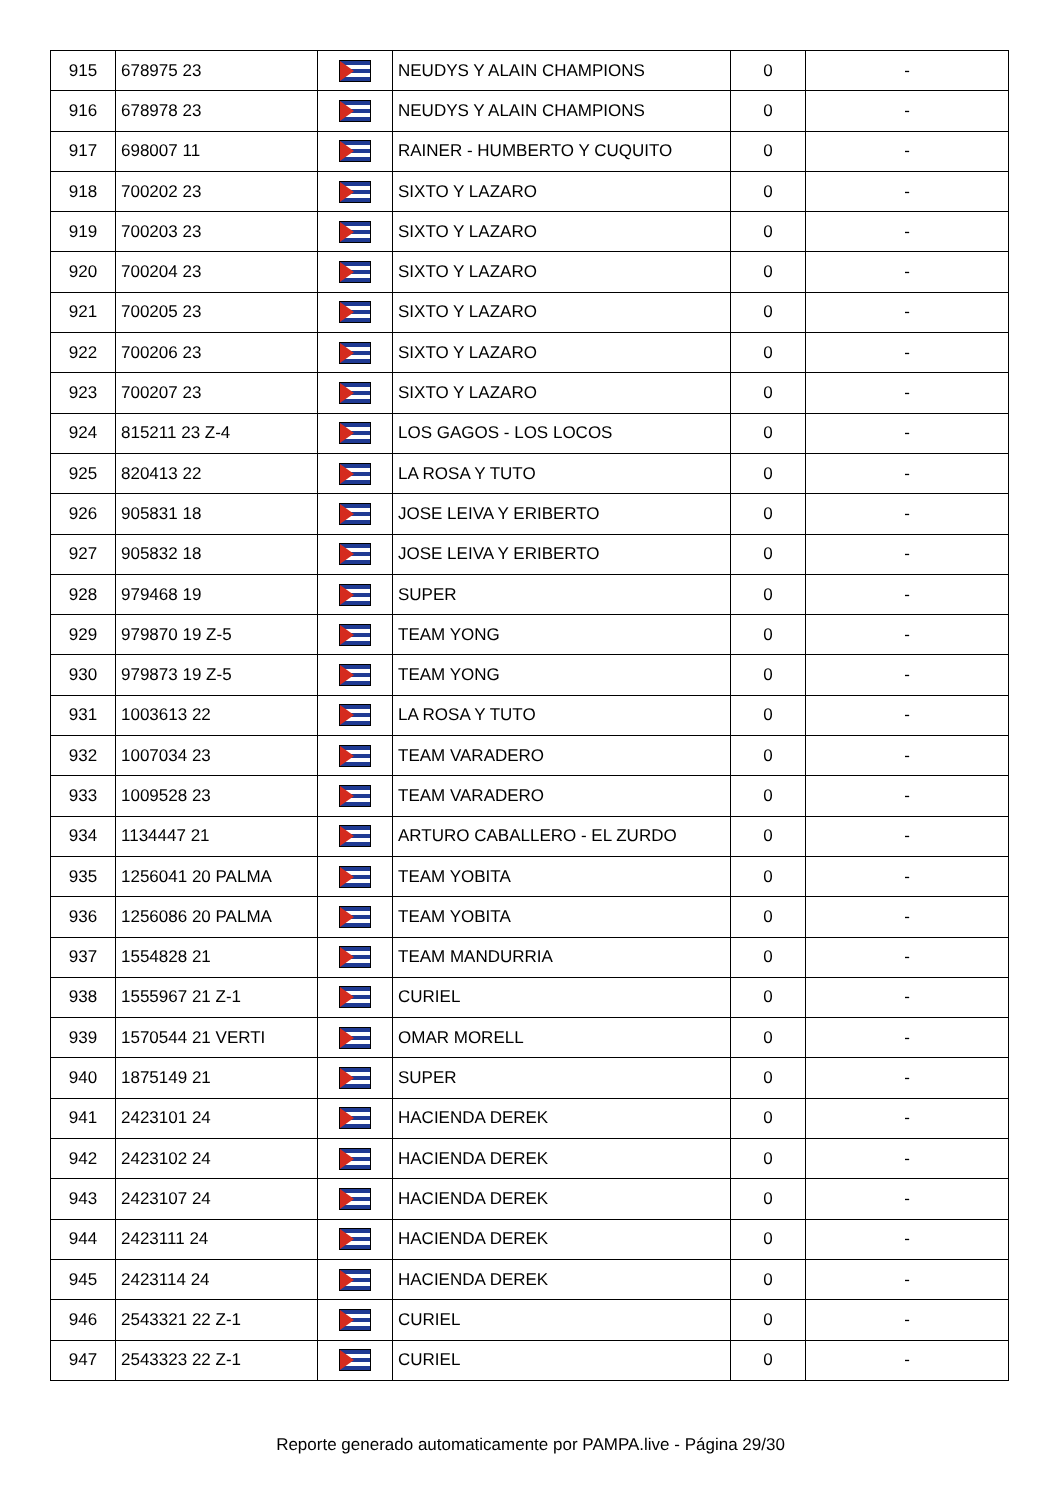| 915 | 678975 23 | | NEUDYS Y ALAIN CHAMPIONS | 0 | - |
| 916 | 678978 23 | | NEUDYS Y ALAIN CHAMPIONS | 0 | - |
| 917 | 698007 11 | | RAINER - HUMBERTO Y CUQUITO | 0 | - |
| 918 | 700202 23 | | SIXTO Y LAZARO | 0 | - |
| 919 | 700203 23 | | SIXTO Y LAZARO | 0 | - |
| 920 | 700204 23 | | SIXTO Y LAZARO | 0 | - |
| 921 | 700205 23 | | SIXTO Y LAZARO | 0 | - |
| 922 | 700206 23 | | SIXTO Y LAZARO | 0 | - |
| 923 | 700207 23 | | SIXTO Y LAZARO | 0 | - |
| 924 | 815211 23 Z-4 | | LOS GAGOS - LOS LOCOS | 0 | - |
| 925 | 820413 22 | | LA ROSA Y TUTO | 0 | - |
| 926 | 905831 18 | | JOSE LEIVA Y ERIBERTO | 0 | - |
| 927 | 905832 18 | | JOSE LEIVA Y ERIBERTO | 0 | - |
| 928 | 979468 19 | | SUPER | 0 | - |
| 929 | 979870 19 Z-5 | | TEAM YONG | 0 | - |
| 930 | 979873 19 Z-5 | | TEAM YONG | 0 | - |
| 931 | 1003613 22 | | LA ROSA Y TUTO | 0 | - |
| 932 | 1007034 23 | | TEAM VARADERO | 0 | - |
| 933 | 1009528 23 | | TEAM VARADERO | 0 | - |
| 934 | 1134447 21 | | ARTURO CABALLERO - EL ZURDO | 0 | - |
| 935 | 1256041 20 PALMA | | TEAM YOBITA | 0 | - |
| 936 | 1256086 20 PALMA | | TEAM YOBITA | 0 | - |
| 937 | 1554828 21 | | TEAM MANDURRIA | 0 | - |
| 938 | 1555967 21 Z-1 | | CURIEL | 0 | - |
| 939 | 1570544 21 VERTI | | OMAR MORELL | 0 | - |
| 940 | 1875149 21 | | SUPER | 0 | - |
| 941 | 2423101 24 | | HACIENDA DEREK | 0 | - |
| 942 | 2423102 24 | | HACIENDA DEREK | 0 | - |
| 943 | 2423107 24 | | HACIENDA DEREK | 0 | - |
| 944 | 2423111 24 | | HACIENDA DEREK | 0 | - |
| 945 | 2423114 24 | | HACIENDA DEREK | 0 | - |
| 946 | 2543321 22 Z-1 | | CURIEL | 0 | - |
| 947 | 2543323 22 Z-1 | | CURIEL | 0 | - |
Reporte generado automaticamente por PAMPA.live - Página 29/30